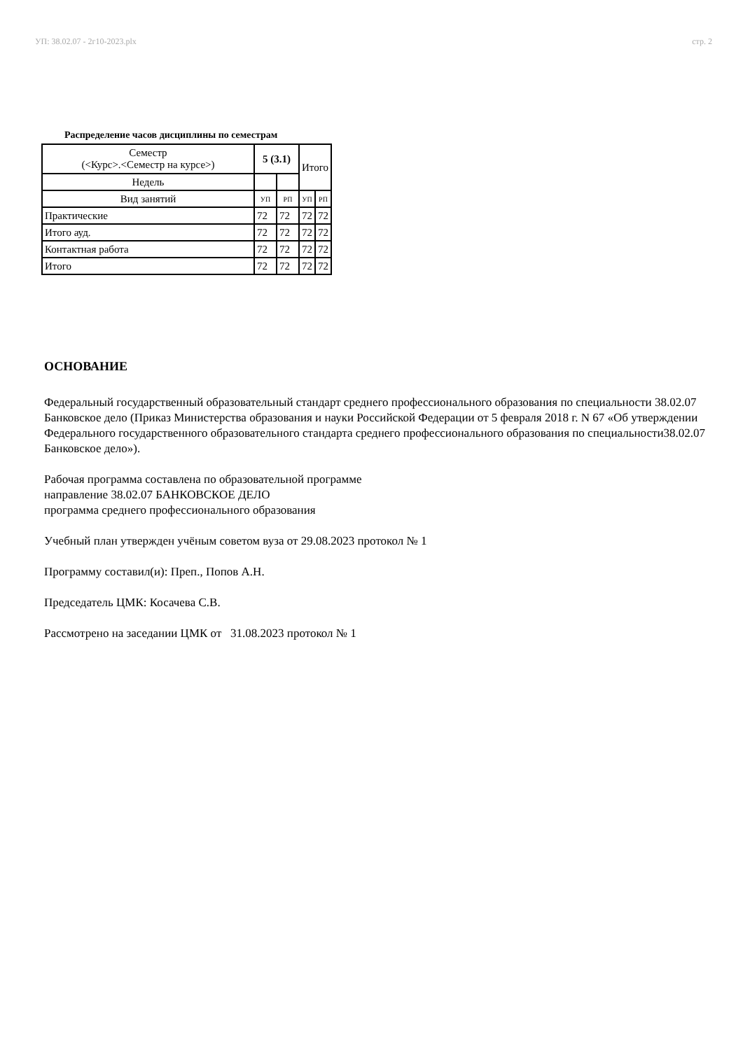УП: 38.02.07 - 2г10-2023.plx стр. 2
Распределение часов дисциплины по семестрам
| Семестр (<Курс>.<Семестр на курсе>) | 5 (3.1) | | Итого | |
| Недель | | | | |
| Вид занятий | УП | РП | УП | РП |
| Практические | 72 | 72 | 72 | 72 |
| Итого ауд. | 72 | 72 | 72 | 72 |
| Контактная работа | 72 | 72 | 72 | 72 |
| Итого | 72 | 72 | 72 | 72 |
ОСНОВАНИЕ
Федеральный государственный образовательный стандарт среднего профессионального образования по специальности 38.02.07 Банковское дело (Приказ Министерства образования и науки Российской Федерации от 5 февраля 2018 г. N 67 «Об утверждении Федерального государственного образовательного стандарта среднего профессионального образования по специальности38.02.07 Банковское дело»).
Рабочая программа составлена по образовательной программе
направление 38.02.07 БАНКОВСКОЕ ДЕЛО
программа среднего профессионального образования
Учебный план утвержден учёным советом вуза от 29.08.2023 протокол № 1
Программу составил(и): Преп., Попов А.Н.
Председатель ЦМК: Косачева С.В.
Рассмотрено на заседании ЦМК от 31.08.2023 протокол № 1